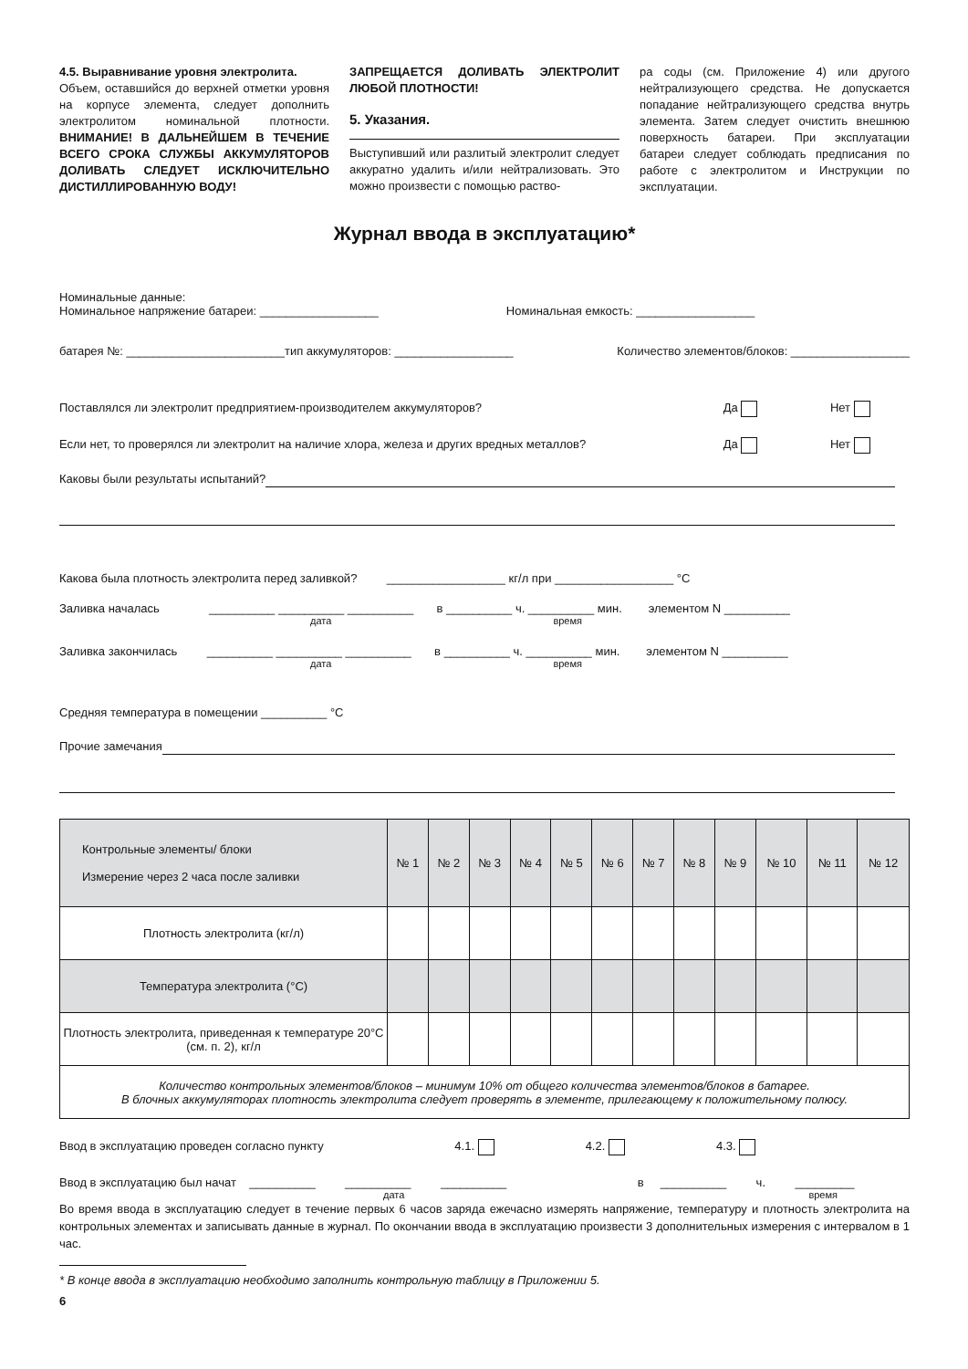4.5. Выравнивание уровня электролита.
Объем, оставшийся до верхней отметки уровня на корпусе элемента, следует дополнить электролитом номинальной плотности. ВНИМАНИЕ! В ДАЛЬНЕЙШЕМ В ТЕЧЕНИЕ ВСЕГО СРОКА СЛУЖБЫ АККУМУЛЯТОРОВ ДОЛИВАТЬ СЛЕДУЕТ ИСКЛЮЧИТЕЛЬНО ДИСТИЛЛИРОВАННУЮ ВОДУ!
ЗАПРЕЩАЕТСЯ ДОЛИВАТЬ ЭЛЕКТРОЛИТ ЛЮБОЙ ПЛОТНОСТИ!
5. Указания.
Выступивший или разлитый электролит следует аккуратно удалить и/или нейтрализовать. Это можно произвести с помощью раство-
ра соды (см. Приложение 4) или другого нейтрализующего средства. Не допускается попадание нейтрализующего средства внутрь элемента. Затем следует очистить внешнюю поверхность батареи. При эксплуатации батареи следует соблюдать предписания по работе с электролитом и Инструкции по эксплуатации.
Журнал ввода в эксплуатацию*
Номинальные данные:
Номинальное напряжение батареи: __________________ Номинальная емкость: __________________
батарея №: ________________________тип аккумуляторов: __________________ Количество элементов/блоков: __________________
Поставлялся ли электролит предприятием-производителем аккумуляторов? Да Нет
Если нет, то проверялся ли электролит на наличие хлора, железа и других вредных металлов? Да Нет
Каковы были результаты испытаний?
Какова была плотность электролита перед заливкой? __________________ кг/л при __________________ °C
Заливка началась __________ __________ __________ в __________ ч. __________ мин. элементом N __________
дата время
Заливка закончилась __________ __________ __________ в __________ ч. __________ мин. элементом N __________
дата время
Средняя температура в помещении __________ °C
Прочие замечания
| Контрольные элементы/ блоки Измерение через 2 часа после заливки | № 1 | № 2 | № 3 | № 4 | № 5 | № 6 | № 7 | № 8 | № 9 | № 10 | № 11 | № 12 |
| --- | --- | --- | --- | --- | --- | --- | --- | --- | --- | --- | --- | --- |
| Плотность электролита (кг/л) | | | | | | | | | | | | |
| Температура электролита (°C) | | | | | | | | | | | | |
| Плотность электролита, приведенная к температуре 20°C (см. п. 2), кг/л | | | | | | | | | | | | |
| Количество контрольных элементов/блоков – минимум 10% от общего количества элементов/блоков в батарее. В блочных аккумуляторах плотность электролита следует проверять в элементе, прилегающему к положительному полюсу. | | | | | | | | | | | | |
Ввод в эксплуатацию проведен согласно пункту 4.1. 4.2. 4.3.
Ввод в эксплуатацию был начат __________ __________ __________ в __________ ч. _________
дата время
Во время ввода в эксплуатацию следует в течение первых 6 часов заряда ежечасно измерять напряжение, температуру и плотность электролита на контрольных элементах и записывать данные в журнал. По окончании ввода в эксплуатацию произвести 3 дополнительных измерения с интервалом в 1 час.
* В конце ввода в эксплуатацию необходимо заполнить контрольную таблицу в Приложении 5.
6